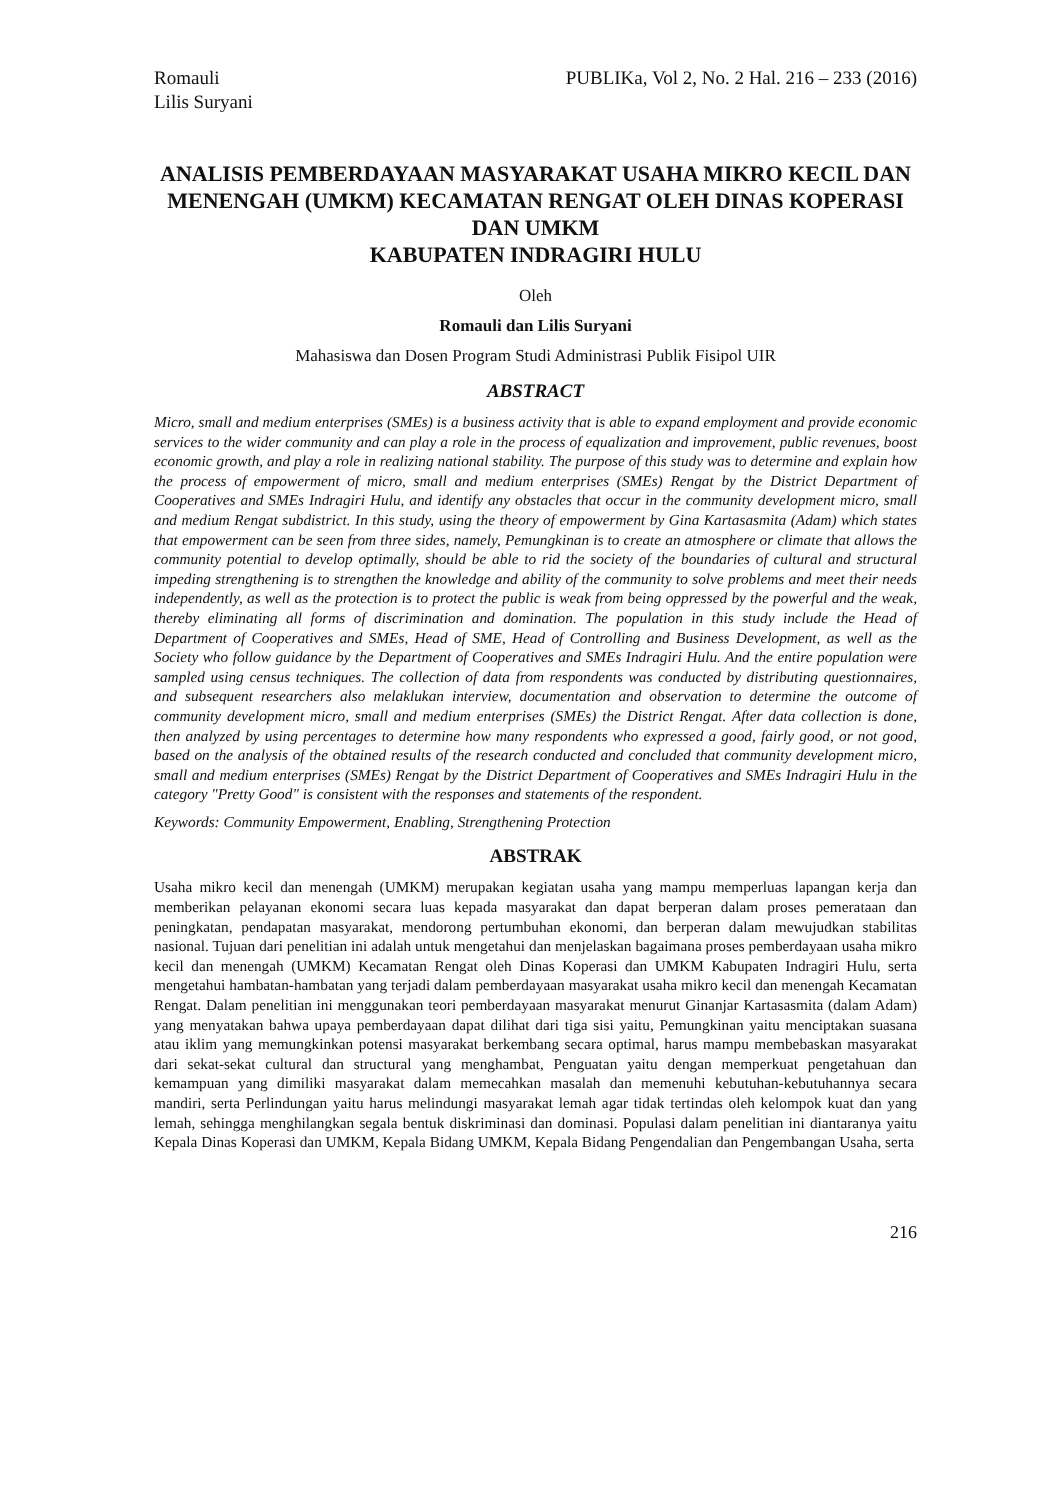Romauli
Lilis Suryani
PUBLIKa, Vol 2, No. 2 Hal. 216 – 233 (2016)
ANALISIS PEMBERDAYAAN MASYARAKAT USAHA MIKRO KECIL DAN MENENGAH (UMKM) KECAMATAN RENGAT OLEH DINAS KOPERASI DAN UMKM
KABUPATEN INDRAGIRI HULU
Oleh
Romauli dan Lilis Suryani
Mahasiswa dan Dosen Program Studi Administrasi Publik Fisipol UIR
ABSTRACT
Micro, small and medium enterprises (SMEs) is a business activity that is able to expand employment and provide economic services to the wider community and can play a role in the process of equalization and improvement, public revenues, boost economic growth, and play a role in realizing national stability. The purpose of this study was to determine and explain how the process of empowerment of micro, small and medium enterprises (SMEs) Rengat by the District Department of Cooperatives and SMEs Indragiri Hulu, and identify any obstacles that occur in the community development micro, small and medium Rengat subdistrict. In this study, using the theory of empowerment by Gina Kartasasmita (Adam) which states that empowerment can be seen from three sides, namely, Pemungkinan is to create an atmosphere or climate that allows the community potential to develop optimally, should be able to rid the society of the boundaries of cultural and structural impeding strengthening is to strengthen the knowledge and ability of the community to solve problems and meet their needs independently, as well as the protection is to protect the public is weak from being oppressed by the powerful and the weak, thereby eliminating all forms of discrimination and domination. The population in this study include the Head of Department of Cooperatives and SMEs, Head of SME, Head of Controlling and Business Development, as well as the Society who follow guidance by the Department of Cooperatives and SMEs Indragiri Hulu. And the entire population were sampled using census techniques. The collection of data from respondents was conducted by distributing questionnaires, and subsequent researchers also melaklukan interview, documentation and observation to determine the outcome of community development micro, small and medium enterprises (SMEs) the District Rengat. After data collection is done, then analyzed by using percentages to determine how many respondents who expressed a good, fairly good, or not good, based on the analysis of the obtained results of the research conducted and concluded that community development micro, small and medium enterprises (SMEs) Rengat by the District Department of Cooperatives and SMEs Indragiri Hulu in the category "Pretty Good" is consistent with the responses and statements of the respondent.
Keywords: Community Empowerment, Enabling, Strengthening Protection
ABSTRAK
Usaha mikro kecil dan menengah (UMKM) merupakan kegiatan usaha yang mampu memperluas lapangan kerja dan memberikan pelayanan ekonomi secara luas kepada masyarakat dan dapat berperan dalam proses pemerataan dan peningkatan, pendapatan masyarakat, mendorong pertumbuhan ekonomi, dan berperan dalam mewujudkan stabilitas nasional. Tujuan dari penelitian ini adalah untuk mengetahui dan menjelaskan bagaimana proses pemberdayaan usaha mikro kecil dan menengah (UMKM) Kecamatan Rengat oleh Dinas Koperasi dan UMKM Kabupaten Indragiri Hulu, serta mengetahui hambatan-hambatan yang terjadi dalam pemberdayaan masyarakat usaha mikro kecil dan menengah Kecamatan Rengat. Dalam penelitian ini menggunakan teori pemberdayaan masyarakat menurut Ginanjar Kartasasmita (dalam Adam) yang menyatakan bahwa upaya pemberdayaan dapat dilihat dari tiga sisi yaitu, Pemungkinan yaitu menciptakan suasana atau iklim yang memungkinkan potensi masyarakat berkembang secara optimal, harus mampu membebaskan masyarakat dari sekat-sekat cultural dan structural yang menghambat, Penguatan yaitu dengan memperkuat pengetahuan dan kemampuan yang dimiliki masyarakat dalam memecahkan masalah dan memenuhi kebutuhan-kebutuhannya secara mandiri, serta Perlindungan yaitu harus melindungi masyarakat lemah agar tidak tertindas oleh kelompok kuat dan yang lemah, sehingga menghilangkan segala bentuk diskriminasi dan dominasi. Populasi dalam penelitian ini diantaranya yaitu Kepala Dinas Koperasi dan UMKM, Kepala Bidang UMKM, Kepala Bidang Pengendalian dan Pengembangan Usaha, serta
216